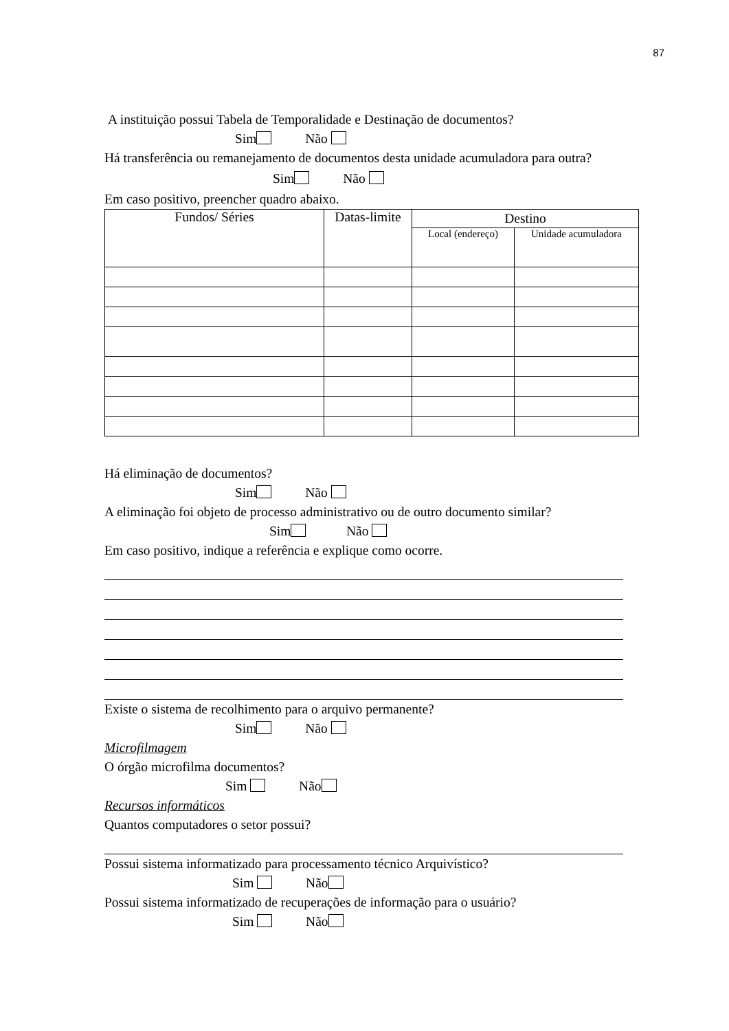87
A instituição possui Tabela de Temporalidade e Destinação de documentos?
Sim Não
Há transferência ou remanejamento de documentos desta unidade acumuladora para outra?
Sim Não
Em caso positivo, preencher quadro abaixo.
| Fundos/ Séries | Datas-limite | Destino | |
| --- | --- | --- | --- |
| | | Local (endereço) | Unidade acumuladora |
Há eliminação de documentos?
Sim Não
A eliminação foi objeto de processo administrativo ou de outro documento similar?
Sim Não
Em caso positivo, indique a referência e explique como ocorre.
Existe o sistema de recolhimento para o arquivo permanente?
Sim Não
Microfilmagem
O órgão microfilma documentos?
Sim Não
Recursos informáticos
Quantos computadores o setor possui?
Possui sistema informatizado para processamento técnico Arquivístico?
Sim Não
Possui sistema informatizado de recuperações de informação para o usuário?
Sim Não